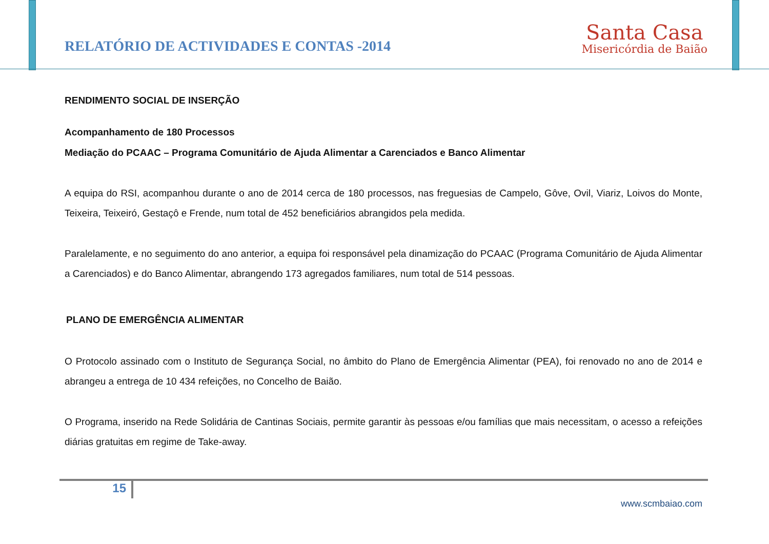RELATÓRIO DE ACTIVIDADES E CONTAS -2014
Santa Casa
Misericórdia de Baião
RENDIMENTO SOCIAL DE INSERÇÃO
Acompanhamento de 180 Processos
Mediação do PCAAC – Programa Comunitário de Ajuda Alimentar a Carenciados e Banco Alimentar
A equipa do RSI, acompanhou durante o ano de 2014 cerca de 180 processos, nas freguesias de Campelo, Gôve, Ovil, Viariz, Loivos do Monte, Teixeira, Teixeiró, Gestaçô e Frende, num total de 452 beneficiários abrangidos pela medida.
Paralelamente, e no seguimento do ano anterior, a equipa foi responsável pela dinamização do PCAAC (Programa Comunitário de Ajuda Alimentar a Carenciados) e do Banco Alimentar, abrangendo 173 agregados familiares, num total de 514 pessoas.
PLANO DE EMERGÊNCIA ALIMENTAR
O Protocolo assinado com o Instituto de Segurança Social, no âmbito do Plano de Emergência Alimentar (PEA), foi renovado no ano de 2014 e abrangeu a entrega de 10 434 refeições, no Concelho de Baião.
O Programa, inserido na Rede Solidária de Cantinas Sociais, permite garantir às pessoas e/ou famílias que mais necessitam, o acesso a refeições diárias gratuitas em regime de Take-away.
15
www.scmbaiao.com